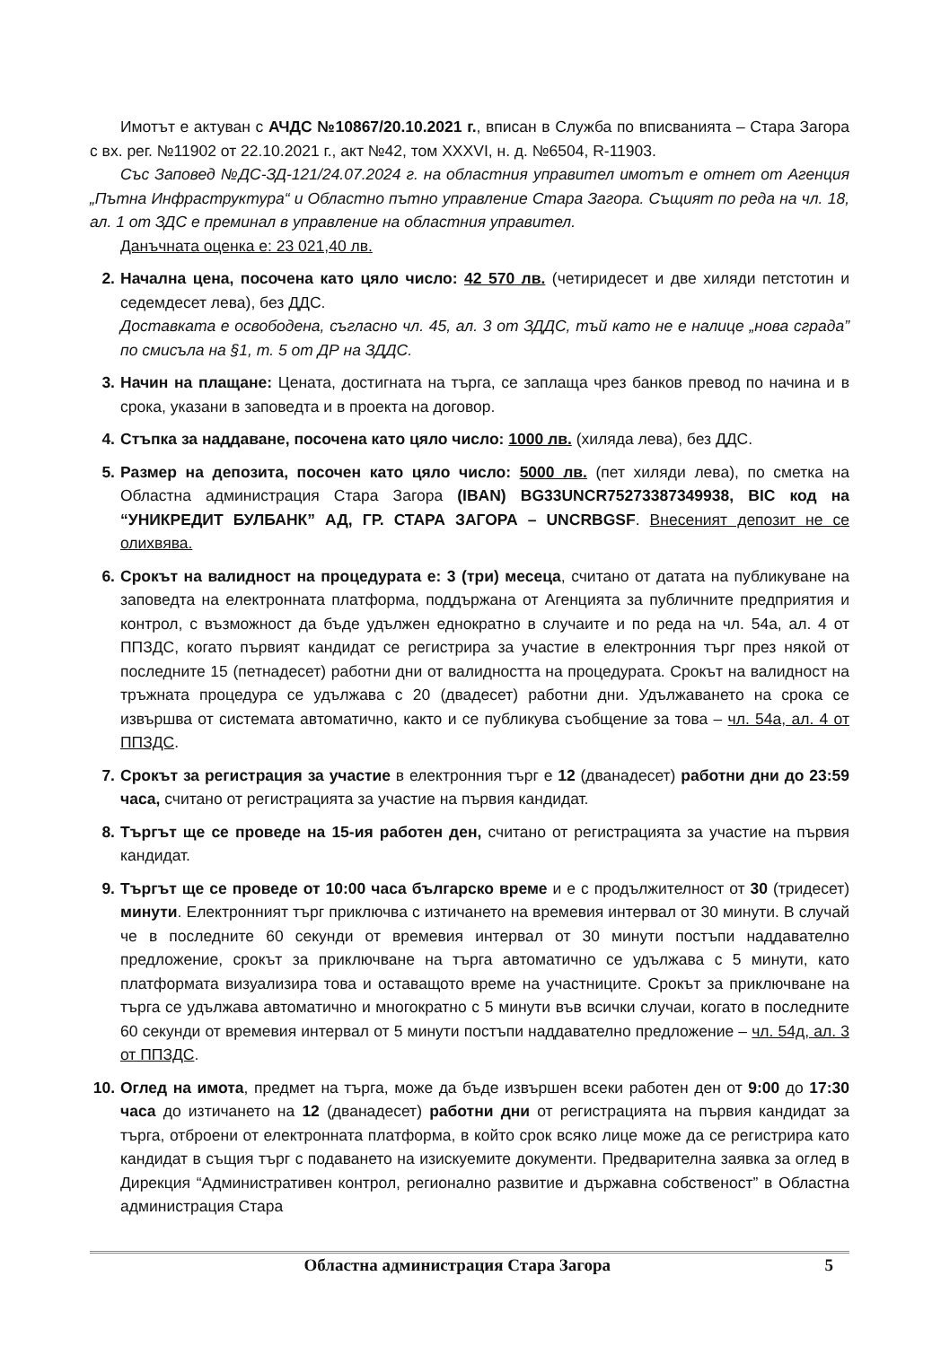Имотът е актуван с АЧДС №10867/20.10.2021 г., вписан в Служба по вписванията – Стара Загора с вх. рег. №11902 от 22.10.2021 г., акт №42, том XXXVI, н. д. №6504, R-11903.
Със Заповед №ДС-ЗД-121/24.07.2024 г. на областния управител имотът е отнет от Агенция „Пътна Инфраструктура“ и Областно пътно управление Стара Загора. Същият по реда на чл. 18, ал. 1 от ЗДС е преминал в управление на областния управител.
Данъчната оценка е: 23 021,40 лв.
2. Начална цена, посочена като цяло число: 42 570 лв. (четиридесет и две хиляди петстотин и седемдесет лева), без ДДС.
Доставката е освободена, съгласно чл. 45, ал. 3 от ЗДДС, тъй като не е налице „нова сграда” по смисъла на §1, т. 5 от ДР на ЗДДС.
3. Начин на плащане: Цената, достигната на търга, се заплаща чрез банков превод по начина и в срока, указани в заповедта и в проекта на договор.
4. Стъпка за наддаване, посочена като цяло число: 1000 лв. (хиляда лева), без ДДС.
5. Размер на депозита, посочен като цяло число: 5000 лв. (пет хиляди лева), по сметка на Областна администрация Стара Загора (IBAN) BG33UNCR75273387349938, BIC код на “УНИКРЕДИТ БУЛБАНК” АД, ГР. СТАРА ЗАГОРА – UNCRBGSF. Внесеният депозит не се олихвява.
6. Срокът на валидност на процедурата е: 3 (три) месеца, считано от датата на публикуване на заповедта на електронната платформа, поддържана от Агенцията за публичните предприятия и контрол, с възможност да бъде удължен еднократно в случаите и по реда на чл. 54а, ал. 4 от ППЗДС, когато първият кандидат се регистрира за участие в електронния търг през някой от последните 15 (петнадесет) работни дни от валидността на процедурата. Срокът на валидност на тръжната процедура се удължава с 20 (двадесет) работни дни. Удължаването на срока се извършва от системата автоматично, както и се публикува съобщение за това – чл. 54а, ал. 4 от ППЗДС.
7. Срокът за регистрация за участие в електронния търг е 12 (дванадесет) работни дни до 23:59 часа, считано от регистрацията за участие на първия кандидат.
8. Търгът ще се проведе на 15-ия работен ден, считано от регистрацията за участие на първия кандидат.
9. Търгът ще се проведе от 10:00 часа българско време и е с продължителност от 30 (тридесет) минути. Електронният търг приключва с изтичането на времевия интервал от 30 минути. В случай че в последните 60 секунди от времевия интервал от 30 минути постъпи наддавателно предложение, срокът за приключване на търга автоматично се удължава с 5 минути, като платформата визуализира това и оставащото време на участниците. Срокът за приключване на търга се удължава автоматично и многократно с 5 минути във всички случаи, когато в последните 60 секунди от времевия интервал от 5 минути постъпи наддавателно предложение – чл. 54д, ал. 3 от ППЗДС.
10.
Оглед на имота, предмет на търга, може да бъде извършен всеки работен ден от 9:00 до 17:30 часа до изтичането на 12 (дванадесет) работни дни от регистрацията на първия кандидат за търга, отброени от електронната платформа, в който срок всяко лице може да се регистрира като кандидат в същия търг с подаването на изискуемите документи. Предварителна заявка за оглед в Дирекция “Административен контрол, регионално развитие и държавна собственост” в Областна администрация Стара
Областна администрация Стара Загора 5